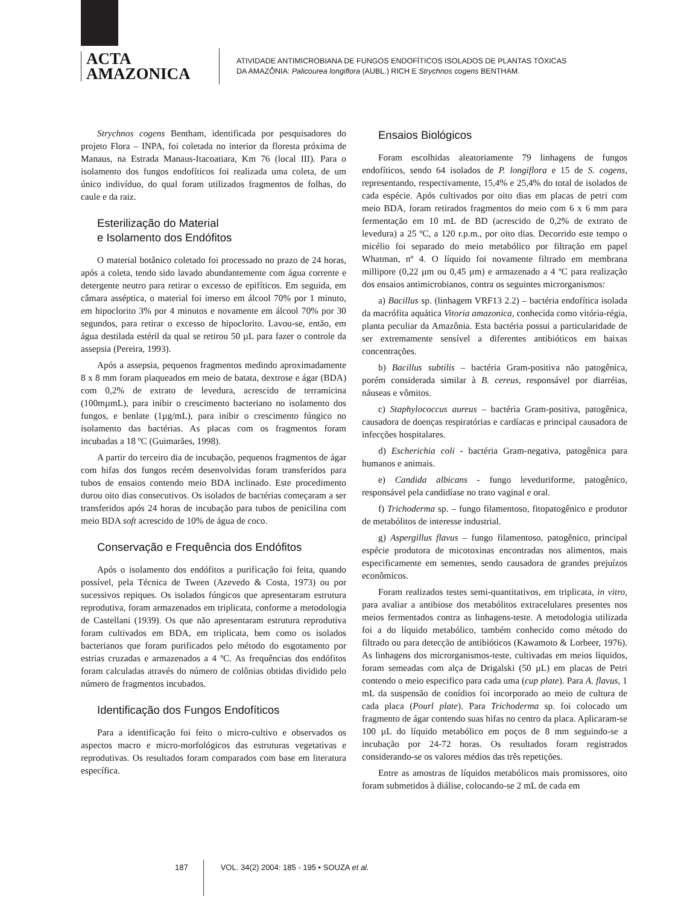ACTA
AMAZONICA
ATIVIDADE ANTIMICROBIANA DE FUNGOS ENDOFÍTICOS ISOLADOS DE PLANTAS TÓXICAS
DA AMAZÔNIA: Palicourea longiflora (AUBL.) RICH E Strychnos cogens BENTHAM.
Strychnos cogens Bentham, identificada por pesquisadores do projeto Flora – INPA, foi coletada no interior da floresta próxima de Manaus, na Estrada Manaus-Itacoatiara, Km 76 (local III). Para o isolamento dos fungos endofíticos foi realizada uma coleta, de um único indivíduo, do qual foram utilizados fragmentos de folhas, do caule e da raiz.
Esterilização do Material
e Isolamento dos Endófitos
O material botânico coletado foi processado no prazo de 24 horas, após a coleta, tendo sido lavado abundantemente com água corrente e detergente neutro para retirar o excesso de epifíticos. Em seguida, em câmara asséptica, o material foi imerso em álcool 70% por 1 minuto, em hipoclorito 3% por 4 minutos e novamente em álcool 70% por 30 segundos, para retirar o excesso de hipoclorito. Lavou-se, então, em água destilada estéril da qual se retirou 50 µL para fazer o controle da assepsia (Pereira, 1993).
Após a assepsia, pequenos fragmentos medindo aproximadamente 8 x 8 mm foram plaqueados em meio de batata, dextrose e ágar (BDA) com 0,2% de extrato de levedura, acrescido de terramicina (100mµmL), para inibir o crescimento bacteriano no isolamento dos fungos, e benlate (1µg/mL), para inibir o crescimento fúngico no isolamento das bactérias. As placas com os fragmentos foram incubadas a 18 ºC (Guimarães, 1998).
A partir do terceiro dia de incubação, pequenos fragmentos de ágar com hifas dos fungos recém desenvolvidas foram transferidos para tubos de ensaios contendo meio BDA inclinado. Este procedimento durou oito dias consecutivos. Os isolados de bactérias começaram a ser transferidos após 24 horas de incubação para tubos de penicilina com meio BDA soft acrescido de 10% de água de coco.
Conservação e Frequência dos Endófitos
Após o isolamento dos endófitos a purificação foi feita, quando possível, pela Técnica de Tween (Azevedo & Costa, 1973) ou por sucessivos repiques. Os isolados fúngicos que apresentaram estrutura reprodutiva, foram armazenados em triplicata, conforme a metodologia de Castellani (1939). Os que não apresentaram estrutura reprodutiva foram cultivados em BDA, em triplicata, bem como os isolados bacterianos que foram purificados pelo método do esgotamento por estrias cruzadas e armazenados a 4 ºC. As frequências dos endófitos foram calculadas através do número de colônias obtidas dividido pelo número de fragmentos incubados.
Identificação dos Fungos Endofíticos
Para a identificação foi feito o micro-cultivo e observados os aspectos macro e micro-morfológicos das estruturas vegetativas e reprodutivas. Os resultados foram comparados com base em literatura específica.
Ensaios Biológicos
Foram escolhidas aleatoriamente 79 linhagens de fungos endofíticos, sendo 64 isolados de P. longiflora e 15 de S. cogens, representando, respectivamente, 15,4% e 25,4% do total de isolados de cada espécie. Após cultivados por oito dias em placas de petri com meio BDA, foram retirados fragmentos do meio com 6 x 6 mm para fermentação em 10 mL de BD (acrescido de 0,2% de extrato de levedura) a 25 ºC, a 120 r.p.m., por oito dias. Decorrido este tempo o micélio foi separado do meio metabólico por filtração em papel Whatman, nº 4. O líquido foi novamente filtrado em membrana millipore (0,22 µm ou 0,45 µm) e armazenado a 4 ºC para realização dos ensaios antimicrobianos, contra os seguintes microrganismos:
a) Bacillus sp. (linhagem VRF13 2.2) – bactéria endofítica isolada da macrófita aquática Vitoria amazonica, conhecida como vitória-régia, planta peculiar da Amazônia. Esta bactéria possui a particularidade de ser extremamente sensível a diferentes antibióticos em baixas concentrações.
b) Bacillus subtilis – bactéria Gram-positiva não patogênica, porém considerada similar à B. cereus, responsável por diarréias, náuseas e vômitos.
c) Staphylococcus aureus – bactéria Gram-positiva, patogênica, causadora de doenças respiratórias e cardíacas e principal causadora de infecções hospitalares.
d) Escherichia coli - bactéria Gram-negativa, patogênica para humanos e animais.
e) Candida albicans - fungo leveduriforme, patogênico, responsável pela candidíase no trato vaginal e oral.
f) Trichoderma sp. – fungo filamentoso, fitopatogênico e produtor de metabólitos de interesse industrial.
g) Aspergillus flavus – fungo filamentoso, patogênico, principal espécie produtora de micotoxinas encontradas nos alimentos, mais especificamente em sementes, sendo causadora de grandes prejuízos econômicos.
Foram realizados testes semi-quantitativos, em triplicata, in vitro, para avaliar a antibiose dos metabólitos extracelulares presentes nos meios fermentados contra as linhagens-teste. A metodologia utilizada foi a do líquido metabólico, também conhecido como método do filtrado ou para detecção de antibióticos (Kawamoto & Lorbeer, 1976). As linhagens dos microrganismos-teste, cultivadas em meios líquidos, foram semeadas com alça de Drigalski (50 µL) em placas de Petri contendo o meio especifico para cada uma (cup plate). Para A. flavus, 1 mL da suspensão de conídios foi incorporado ao meio de cultura de cada placa (Pourl plate). Para Trichoderma sp. foi colocado um fragmento de ágar contendo suas hifas no centro da placa. Aplicaram-se 100 µL do líquido metabólico em poços de 8 mm seguindo-se a incubação por 24-72 horas. Os resultados foram registrados considerando-se os valores médios das três repetições.
Entre as amostras de líquidos metabólicos mais promissores, oito foram submetidos à diálise, colocando-se 2 mL de cada em
187 VOL. 34(2) 2004: 185 - 195 • SOUZA et al.